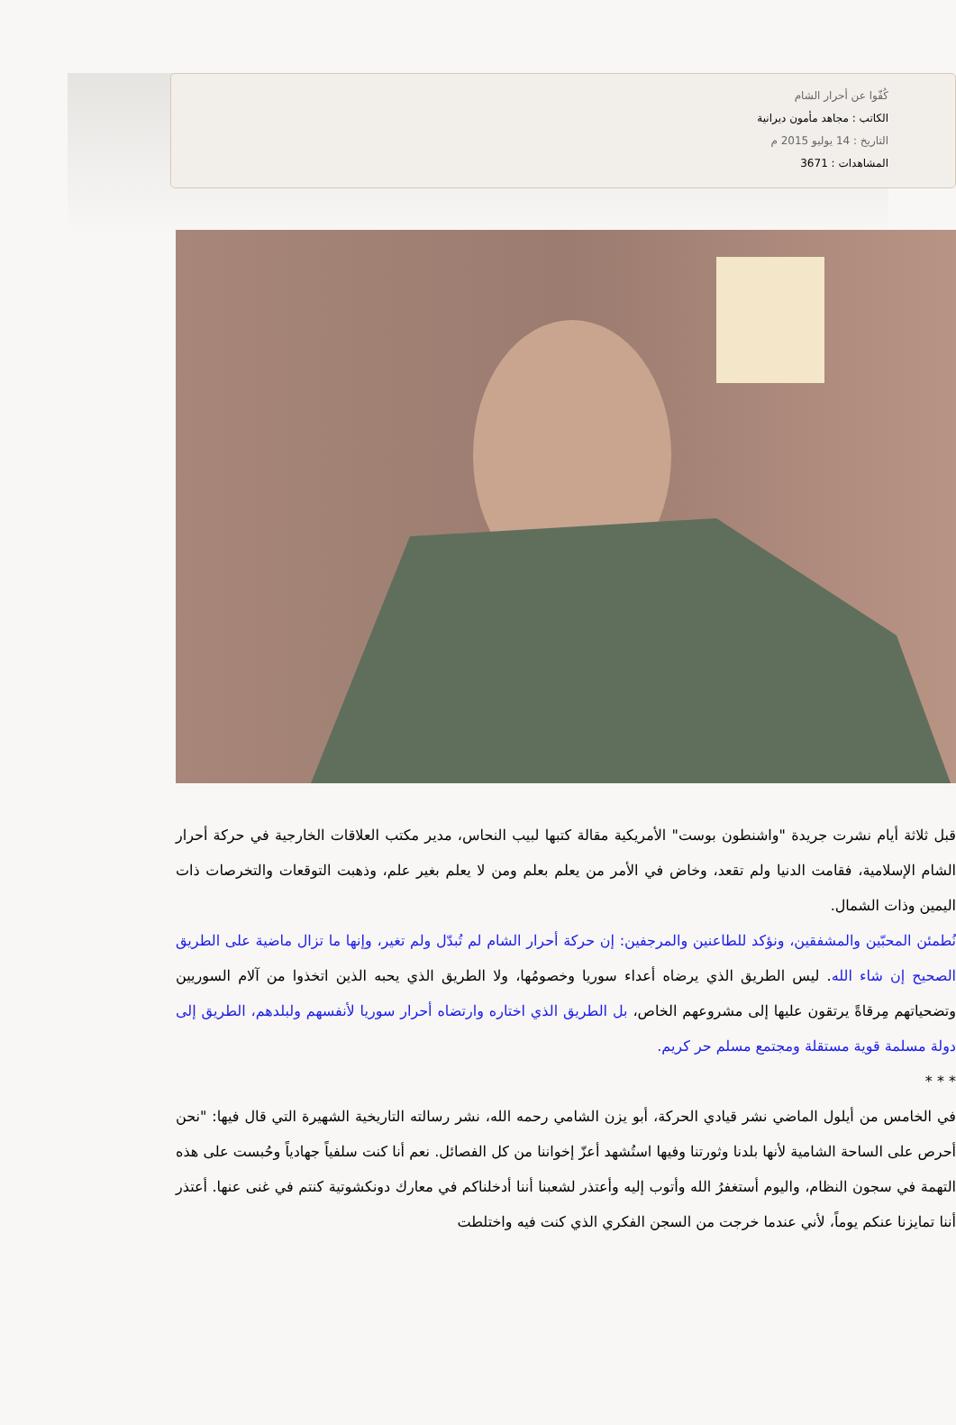كُفّوا عن أحرار الشام
الكاتب : مجاهد مأمون ديرانية
التاريخ : 14 يوليو 2015 م
المشاهدات : 3671
قبل ثلاثة أيام نشرت جريدة "واشنطون بوست" الأمريكية مقالة كتبها لبيب النحاس، مدير مكتب العلاقات الخارجية في حركة أحرار الشام الإسلامية، فقامت الدنيا ولم تقعد، وخاض في الأمر من يعلم بعلم ومن لا يعلم بغير علم، وذهبت التوقعات والتخرصات ذات اليمين وذات الشمال.
نُطمئن المحبّين والمشفقين، ونؤكد للطاعنين والمرجفين: إن حركة أحرار الشام لم تُبدّل ولم تغير، وإنها ما تزال ماضية على الطريق الصحيح إن شاء الله. ليس الطريق الذي يرضاه أعداء سوريا وخصومُها، ولا الطريق الذي يحبه الذين اتخذوا من آلام السوريين وتضحياتهم مِرقاةً يرتقون عليها إلى مشروعهم الخاص، بل الطريق الذي اختاره وارتضاه أحرار سوريا لأنفسهم ولبلدهم، الطريق إلى دولة مسلمة قوية مستقلة ومجتمع مسلم حر كريم.
* * *
في الخامس من أيلول الماضي نشر قيادي الحركة، أبو يزن الشامي رحمه الله، نشر رسالته التاريخية الشهيرة التي قال فيها: "نحن أحرص على الساحة الشامية لأنها بلدنا وثورتنا وفيها استُشهد أعزّ إخواننا من كل الفصائل. نعم أنا كنت سلفياً جهادياً وحُبست على هذه التهمة في سجون النظام، واليوم أستغفرُ الله وأتوب إليه وأعتذر لشعبنا أننا أدخلناكم في معارك دونكشوتية كنتم في غنى عنها. أعتذر أننا تمايزنا عنكم يوماً، لأني عندما خرجت من السجن الفكري الذي كنت فيه واختلطت